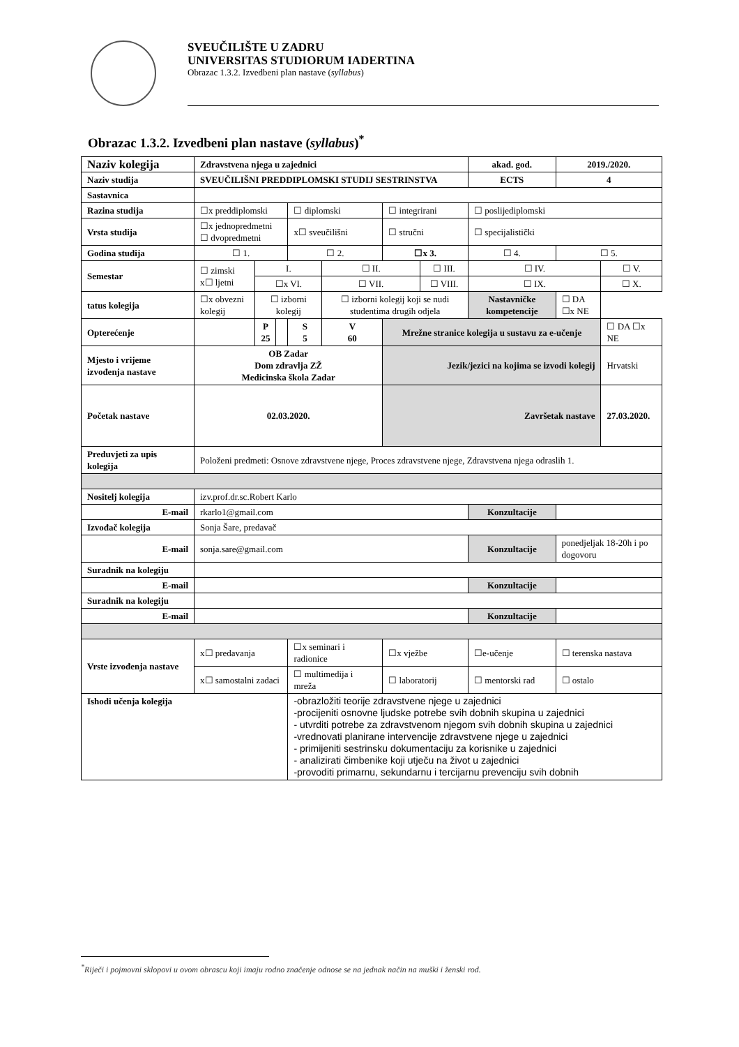SVEUČILIŠTE U ZADRU
UNIVERSITAS STUDIORUM IADERTINA
Obrazac 1.3.2. Izvedbeni plan nastave (syllabus)
Obrazac 1.3.2. Izvedbeni plan nastave (syllabus)<sup>*</sup>
| Naziv kolegija | Zdravstvena njega u zajednici | | | | | | | | akad. god. | 2019./2020. | |
| Naziv studija | SVEUČILIŠNI PREDDIPLOMSKI STUDIJ SESTRINSTVA | | | | | | | | ECTS | 4 | |
| Sastavnica | | | | | | | | | | | |
| Razina studija | ☐x preddiplomski | | | ☐ diplomski | | ☐ integrirani | | | ☐ poslijediplomski | | |
| Vrsta studija | ☐x jednopredmetni ☐ dvopredmetni | | | x☐ sveučilišni | | ☐ stručni | | | ☐ specijalistički | | |
| Godina studija | ☐ 1. | | | ☐ 2. | | ☐x 3. | | ☐ 4. | | ☐ 5. | |
| Semestar | ☐ zimski x☐ ljetni | I. | | | ☐ II. | | ☐ III. | | ☐ IV. | | ☐ V. |
| | | ☐x VI. | | | ☐ VII. | | ☐ VIII. | | ☐ IX. | | ☐ X. |
| tatus kolegija | ☐x obvezni kolegij | ☐ izborni kolegij | | | ☐ izborni kolegij koji se nudi studentima drugih odjela | | | Nastavničke kompetencije | | ☐ DA ☐x NE | |
| Opterećenje | | P 25 | | S 5 | V 60 | Mrežne stranice kolegija u sustavu za e-učenje | | | | | ☐ DA ☐x NE |
| Mjesto i vrijeme izvođenja nastave | OB Zadar Dom zdravlja ZŽ Medicinska škola Zadar | | | | | Jezik/jezici na kojima se izvodi kolegij | | | | | Hrvatski |
| Početak nastave | 02.03.2020. | | | | | Završetak nastave | | | | | 27.03.2020. |
| Preduvjeti za upis kolegija | Položeni predmeti: Osnove zdravstvene njege, Proces zdravstvene njege, Zdravstvena njega odraslih 1. | | | | | | | | | | |
| Nositelj kolegija | izv.prof.dr.sc.Robert Karlo | | | | | | | | | | |
| E-mail | rkarlo1@gmail.com | | | | | | | Konzultacije | | | |
| Izvođač kolegija | Sonja Šare, predavač | | | | | | | | | | |
| E-mail | sonja.sare@gmail.com | | | | | | | Konzultacije | | ponedjeljak 18-20h i po dogovoru | |
| Suradnik na kolegiju | | | | | | | | | | | |
| E-mail | | | | | | | | Konzultacije | | | |
| Suradnik na kolegiju | | | | | | | | | | | |
| E-mail | | | | | | | | Konzultacije | | | |
| Vrste izvođenja nastave | x☐ predavanja | | | ☐x seminari i radionice | | ☐x vježbe | | ☐e-učenje | | ☐ terenska nastava | |
| | x☐ samostalni zadaci | | | ☐ multimedija i mreža | | ☐ laboratorij | | ☐ mentorski rad | | ☐ ostalo | |
| Ishodi učenja kolegija | | | | -obrazložiti teorije zdravstvene njege u zajednici -procijeniti osnovne ljudske potrebe svih dobnih skupina u zajednici - utvrditi potrebe za zdravstvenom njegom svih dobnih skupina u zajednici -vrednovati planirane intervencije zdravstvene njege u zajednici - primijeniti sestrinsku dokumentaciju za korisnike u zajednici - analizirati čimbenike koji utječu na život u zajednici -provoditi primarnu, sekundarnu i tercijarnu prevenciju svih dobnih | | | | | | | |
<sup>*</sup> Riječi i pojmovni sklopovi u ovom obrascu koji imaju rodno značenje odnose se na jednak način na muški i ženski rod.